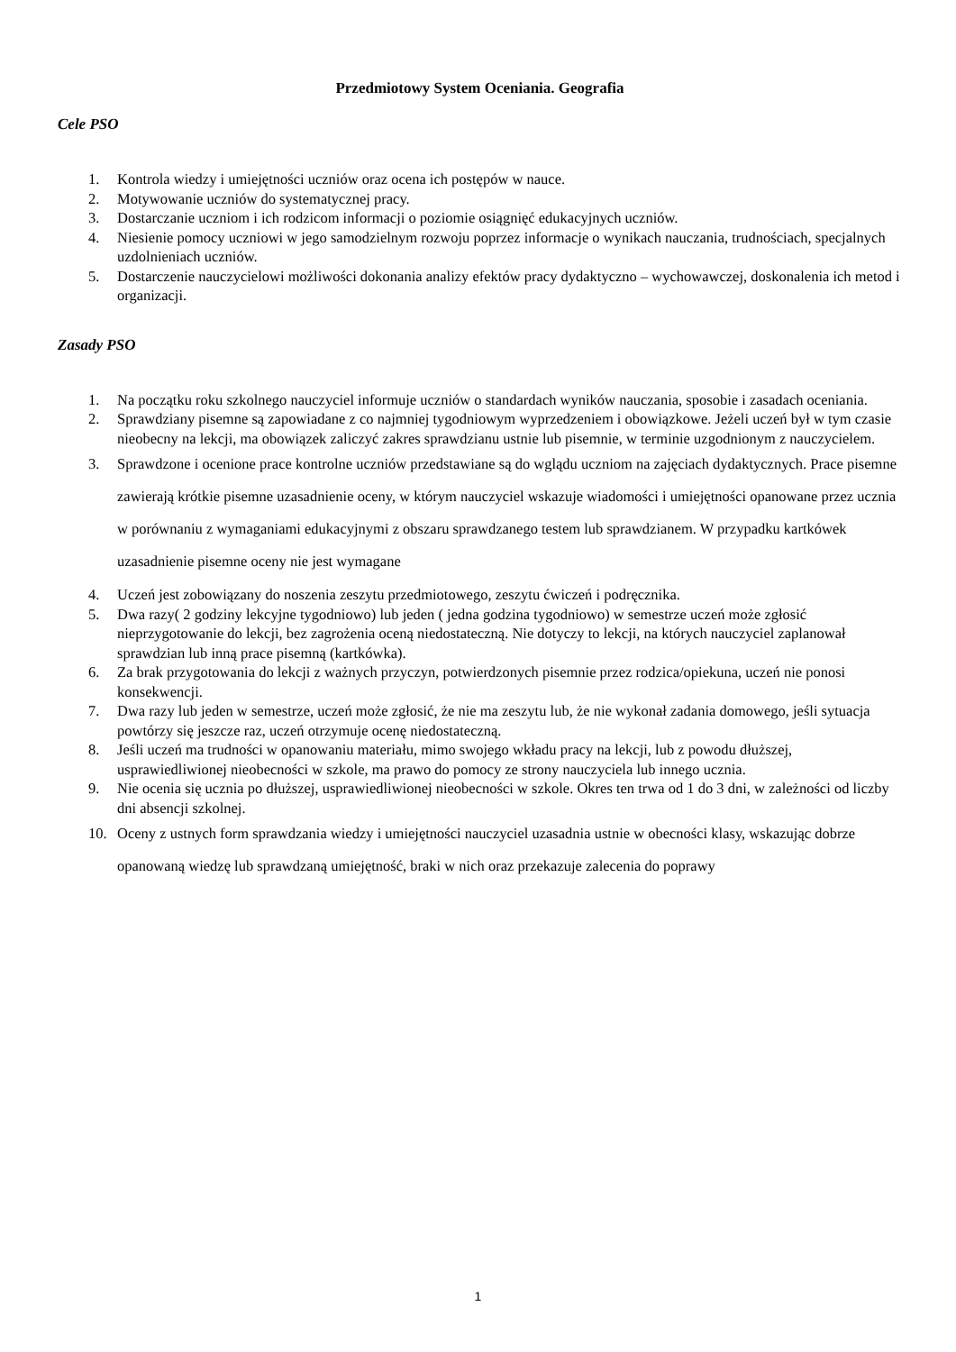Przedmiotowy System Oceniania. Geografia
Cele PSO
1. Kontrola wiedzy i umiejętności uczniów oraz ocena ich postępów w nauce.
2. Motywowanie uczniów do systematycznej pracy.
3. Dostarczanie uczniom i ich rodzicom informacji o poziomie osiągnięć edukacyjnych uczniów.
4. Niesienie pomocy uczniowi w jego samodzielnym rozwoju poprzez informacje o wynikach nauczania, trudnościach, specjalnych uzdolnieniach uczniów.
5. Dostarczenie nauczycielowi możliwości dokonania analizy efektów pracy dydaktyczno – wychowawczej, doskonalenia ich metod i organizacji.
Zasady PSO
1. Na początku roku szkolnego nauczyciel informuje uczniów o standardach wyników nauczania, sposobie i zasadach oceniania.
2. Sprawdziany pisemne są zapowiadane z co najmniej tygodniowym wyprzedzeniem i obowiązkowe. Jeżeli uczeń był w tym czasie nieobecny na lekcji, ma obowiązek zaliczyć zakres sprawdzianu ustnie lub pisemnie, w terminie uzgodnionym z nauczycielem.
3. Sprawdzone i ocenione prace kontrolne uczniów przedstawiane są do wglądu uczniom na zajęciach dydaktycznych. Prace pisemne zawierają krótkie pisemne uzasadnienie oceny, w którym nauczyciel wskazuje wiadomości i umiejętności opanowane przez ucznia w porównaniu z wymaganiami edukacyjnymi z obszaru sprawdzanego testem lub sprawdzianem. W przypadku kartkówek uzasadnienie pisemne oceny nie jest wymagane
4. Uczeń jest zobowiązany do noszenia zeszytu przedmiotowego, zeszytu ćwiczeń i podręcznika.
5. Dwa razy( 2 godziny lekcyjne tygodniowo) lub jeden ( jedna godzina tygodniowo) w semestrze uczeń może zgłosić nieprzygotowanie do lekcji, bez zagrożenia oceną niedostateczną. Nie dotyczy to lekcji, na których nauczyciel zaplanował sprawdzian lub inną prace pisemną (kartkówka).
6. Za brak przygotowania do lekcji z ważnych przyczyn, potwierdzonych pisemnie przez rodzica/opiekuna, uczeń nie ponosi konsekwencji.
7. Dwa razy lub jeden w semestrze, uczeń może zgłosić, że nie ma zeszytu lub, że nie wykonał zadania domowego, jeśli sytuacja powtórzy się jeszcze raz, uczeń otrzymuje ocenę niedostateczną.
8. Jeśli uczeń ma trudności w opanowaniu materiału, mimo swojego wkładu pracy na lekcji, lub z powodu dłuższej, usprawiedliwionej nieobecności w szkole, ma prawo do pomocy ze strony nauczyciela lub innego ucznia.
9. Nie ocenia się ucznia po dłuższej, usprawiedliwionej nieobecności w szkole. Okres ten trwa od 1 do 3 dni, w zależności od liczby dni absencji szkolnej.
10. Oceny z ustnych form sprawdzania wiedzy i umiejętności nauczyciel uzasadnia ustnie w obecności klasy, wskazując dobrze opanowaną wiedzę lub sprawdzaną umiejętność, braki w nich oraz przekazuje zalecenia do poprawy
1